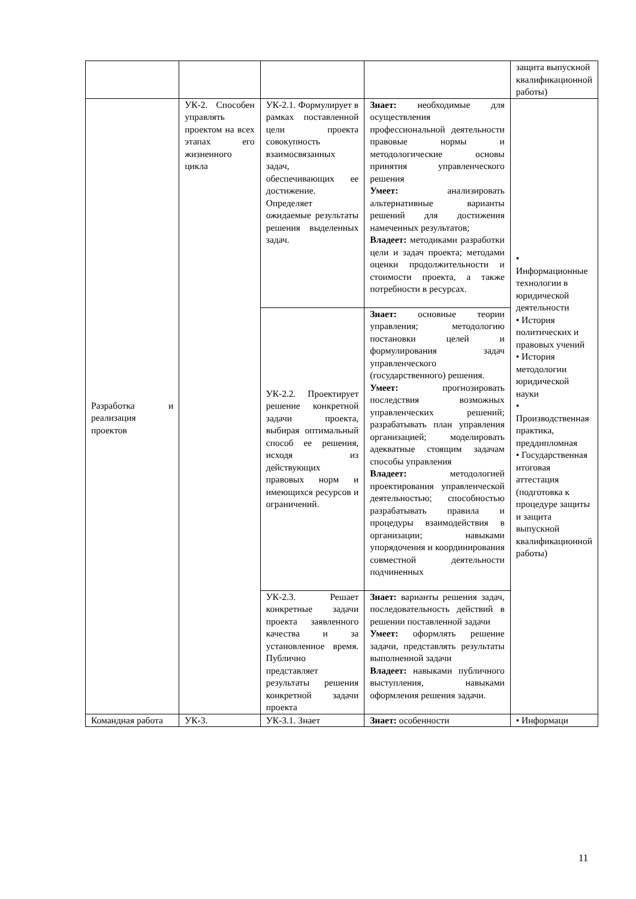| | | | | защита выпускной квалификационной работы) |
| Разработка и реализация проектов | УК-2. Способен управлять проектом на всех этапах его жизненного цикла | УК-2.1. Формулирует в рамках поставленной цели проекта совокупность взаимосвязанных задач, обеспечивающих ее достижение. Определяет ожидаемые результаты решения выделенных задач. | Знает: необходимые для осуществления профессиональной деятельности правовые нормы и методологические основы принятия управленческого решения Умеет: анализировать альтернативные варианты решений для достижения намеченных результатов; Владеет: методиками разработки цели и задач проекта; методами оценки продолжительности и стоимости проекта, а также потребности в ресурсах. | • Информационные технологии в юридической деятельности • История политических и правовых учений • История методологии юридической науки • Производственная практика, преддипломная • Государственная итоговая аттестация (подготовка к процедуре защиты и защита выпускной квалификационной работы) |
| | | УК-2.2. Проектирует решение конкретной задачи проекта, выбирая оптимальный способ ее решения, исходя из действующих правовых норм и имеющихся ресурсов и ограничений. | Знает: основные теории управления; методологию постановки целей и формулирования задач управленческого (государственного) решения. Умеет: прогнозировать последствия возможных управленческих решений; разрабатывать план управления организацией; моделировать адекватные стоящим задачам способы управления Владеет: методологией проектирования управленческой деятельностью; способностью разрабатывать правила и процедуры взаимодействия в организации; навыками упорядочения и координирования совместной деятельности подчиненных | |
| | | УК-2.3. Решает конкретные задачи проекта заявленного качества и за установленное время. Публично представляет результаты решения конкретной задачи проекта | Знает: варианты решения задач, последовательность действий в решении поставленной задачи Умеет: оформлять решение задачи, представлять результаты выполненной задачи Владеет: навыками публичного выступления, навыками оформления решения задачи. | |
| Командная работа | УК-3. | УК-3.1. Знает | Знает: особенности | • Информаци |
11